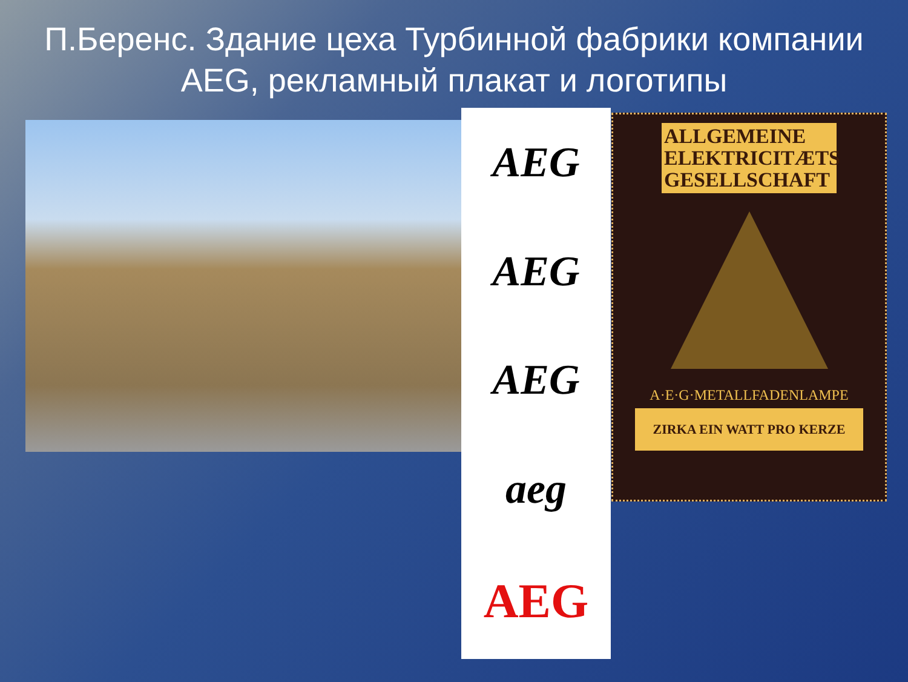П.Беренс. Здание цеха Турбинной фабрики компании AEG, рекламный плакат и логотипы
AEG
AEG
AEG
aeg
AEG
ALLGEMEINE ELEKTRICITÆTS GESELLSCHAFT
A·E·G·METALLFADENLAMPE
ZIRKA EIN WATT PRO KERZE